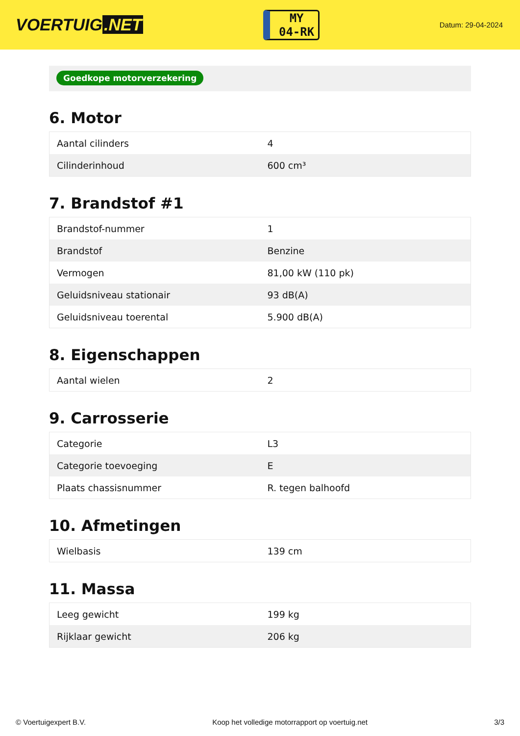VOERTUIG.NET
MY
04-RK
Datum: 29-04-2024
Goedkope motorverzekering
6. Motor
| Aantal cilinders | 4 |
| Cilinderinhoud | 600 cm³ |
7. Brandstof #1
| Brandstof-nummer | 1 |
| Brandstof | Benzine |
| Vermogen | 81,00 kW (110 pk) |
| Geluidsniveau stationair | 93 dB(A) |
| Geluidsniveau toerental | 5.900 dB(A) |
8. Eigenschappen
| Aantal wielen | 2 |
9. Carrosserie
| Categorie | L3 |
| Categorie toevoeging | E |
| Plaats chassisnummer | R. tegen balhoofd |
10. Afmetingen
| Wielbasis | 139 cm |
11. Massa
| Leeg gewicht | 199 kg |
| Rijklaar gewicht | 206 kg |
© Voertuigexpert B.V. Koop het volledige motorrapport op voertuig.net 3/3